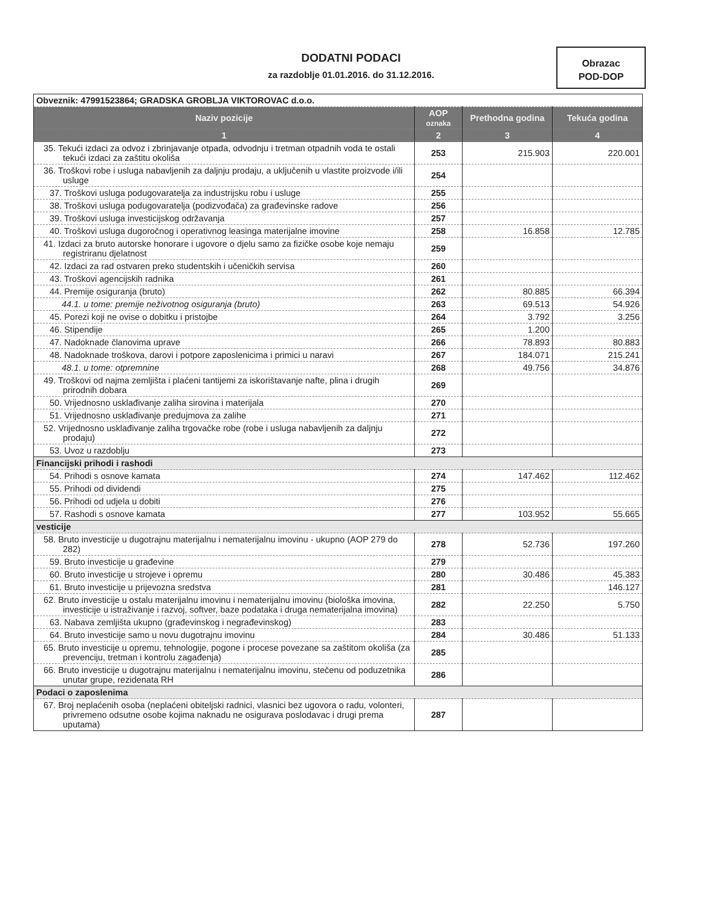DODATNI PODACI
za razdoblje 01.01.2016. do 31.12.2016.
Obrazac
POD-DOP
| Obveznik: 47991523864; GRADSKA GROBLJA VIKTOROVAC d.o.o. | | | |
| Naziv pozicije | AOP oznaka | Prethodna godina | Tekuća godina |
| 1 | 2 | 3 | 4 |
| 35. Tekući izdaci za odvoz i zbrinjavanje otpada, odvodnju i tretman otpadnih voda te ostali tekući izdaci za zaštitu okoliša | 253 | 215.903 | 220.001 |
| 36. Troškovi robe i usluga nabavljenih za daljnju prodaju, a uključenih u vlastite proizvode i/ili usluge | 254 | | |
| 37. Troškovi usluga podugovaratelja za industrijsku robu i usluge | 255 | | |
| 38. Troškovi usluga podugovaratelja (podizvođača) za građevinske radove | 256 | | |
| 39. Troškovi usluga investicijskog održavanja | 257 | | |
| 40. Troškovi usluga dugoročnog i operativnog leasinga materijalne imovine | 258 | 16.858 | 12.785 |
| 41. Izdaci za bruto autorske honorare i ugovore o djelu samo za fizičke osobe koje nemaju registriranu djelatnost | 259 | | |
| 42. Izdaci za rad ostvaren preko studentskih i učeničkih servisa | 260 | | |
| 43. Troškovi agencijskih radnika | 261 | | |
| 44. Premije osiguranja (bruto) | 262 | 80.885 | 66.394 |
| 44.1. u tome: premije neživotnog osiguranja (bruto) | 263 | 69.513 | 54.926 |
| 45. Porezi koji ne ovise o dobitku i pristojbe | 264 | 3.792 | 3.256 |
| 46. Stipendije | 265 | 1.200 | |
| 47. Nadoknade članovima uprave | 266 | 78.893 | 80.883 |
| 48. Nadoknade troškova, darovi i potpore zaposlenicima i primici u naravi | 267 | 184.071 | 215.241 |
| 48.1. u tome: otpremnine | 268 | 49.756 | 34.876 |
| 49. Troškovi od najma zemljišta i plaćeni tantijemi za iskorištavanje nafte, plina i drugih prirodnih dobara | 269 | | |
| 50. Vrijednosno usklađivanje zaliha sirovina i materijala | 270 | | |
| 51. Vrijednosno usklađivanje predujmova za zalihe | 271 | | |
| 52. Vrijednosno usklađivanje zaliha trgovačke robe (robe i usluga nabavljenih za daljnju prodaju) | 272 | | |
| 53. Uvoz u razdoblju | 273 | | |
| Financijski prihodi i rashodi | | | |
| 54. Prihodi s osnove kamata | 274 | 147.462 | 112.462 |
| 55. Prihodi od dividendi | 275 | | |
| 56. Prihodi od udjela u dobiti | 276 | | |
| 57. Rashodi s osnove kamata | 277 | 103.952 | 55.665 |
| vesticije | | | |
| 58. Bruto investicije u dugotrajnu materijalnu i nematerijalnu imovinu - ukupno (AOP 279 do 282) | 278 | 52.736 | 197.260 |
| 59. Bruto investicije u građevine | 279 | | |
| 60. Bruto investicije u strojeve i opremu | 280 | 30.486 | 45.383 |
| 61. Bruto investicije u prijevozna sredstva | 281 | | 146.127 |
| 62. Bruto investicije u ostalu materijalnu imovinu i nematerijalnu imovinu (biološka imovina, investicije u istraživanje i razvoj, softver, baze podataka i druga nematerijalna imovina) | 282 | 22.250 | 5.750 |
| 63. Nabava zemljišta ukupno (građevinskog i negrađevinskog) | 283 | | |
| 64. Bruto investicije samo u novu dugotrajnu imovinu | 284 | 30.486 | 51.133 |
| 65. Bruto investicije u opremu, tehnologije, pogone i procese povezane sa zaštitom okoliša (za prevenciju, tretman i kontrolu zagađenja) | 285 | | |
| 66. Bruto investicije u dugotrajnu materijalnu i nematerijalnu imovinu, stečenu od poduzetnika unutar grupe, rezidenata RH | 286 | | |
| Podaci o zaposlenima | | | |
| 67. Broj neplaćenih osoba (neplaćeni obiteljski radnici, vlasnici bez ugovora o radu, volonteri, privremeno odsutne osobe kojima naknadu ne osigurava poslodavac i drugi prema uputama) | 287 | | |